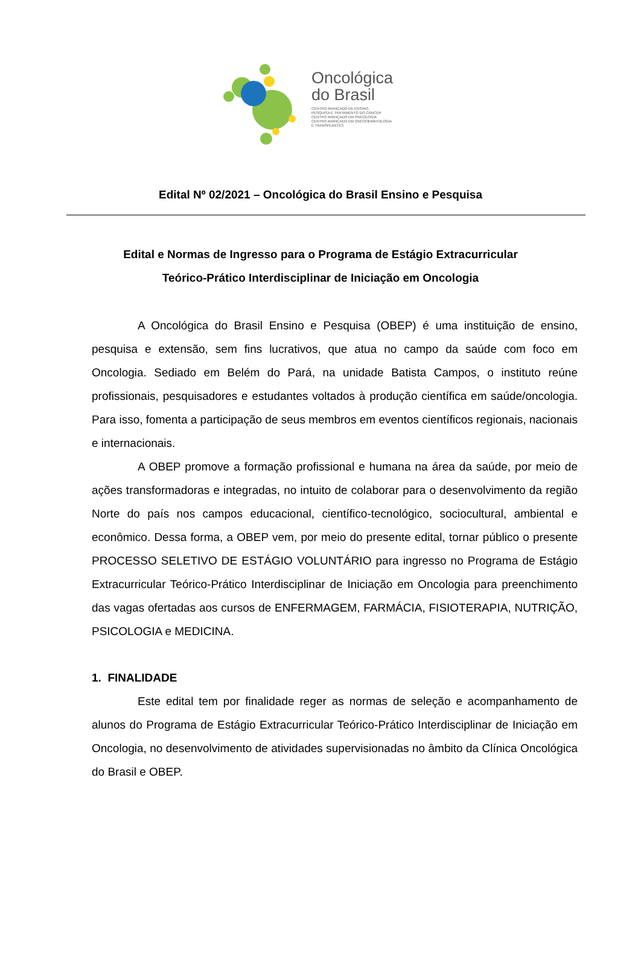Oncológica
do Brasil
CENTRO AVANÇADO DE ENSINO,
PESQUISA E TRATAMENTO DO CÂNCER
CENTRO AVANÇADO EM ONCOLOGIA
CENTRO AVANÇADO EM ONCOHEMATOLOGIA
E TRANSPLANTES
Edital Nº 02/2021 – Oncológica do Brasil Ensino e Pesquisa
Edital e Normas de Ingresso para o Programa de Estágio Extracurricular
Teórico-Prático Interdisciplinar de Iniciação em Oncologia
A Oncológica do Brasil Ensino e Pesquisa (OBEP) é uma instituição de ensino, pesquisa e extensão, sem fins lucrativos, que atua no campo da saúde com foco em Oncologia. Sediado em Belém do Pará, na unidade Batista Campos, o instituto reúne profissionais, pesquisadores e estudantes voltados à produção científica em saúde/oncologia. Para isso, fomenta a participação de seus membros em eventos científicos regionais, nacionais e internacionais.
A OBEP promove a formação profissional e humana na área da saúde, por meio de ações transformadoras e integradas, no intuito de colaborar para o desenvolvimento da região Norte do país nos campos educacional, científico-tecnológico, sociocultural, ambiental e econômico. Dessa forma, a OBEP vem, por meio do presente edital, tornar público o presente PROCESSO SELETIVO DE ESTÁGIO VOLUNTÁRIO para ingresso no Programa de Estágio Extracurricular Teórico-Prático Interdisciplinar de Iniciação em Oncologia para preenchimento das vagas ofertadas aos cursos de ENFERMAGEM, FARMÁCIA, FISIOTERAPIA, NUTRIÇÃO, PSICOLOGIA e MEDICINA.
1. FINALIDADE
Este edital tem por finalidade reger as normas de seleção e acompanhamento de alunos do Programa de Estágio Extracurricular Teórico-Prático Interdisciplinar de Iniciação em Oncologia, no desenvolvimento de atividades supervisionadas no âmbito da Clínica Oncológica do Brasil e OBEP.